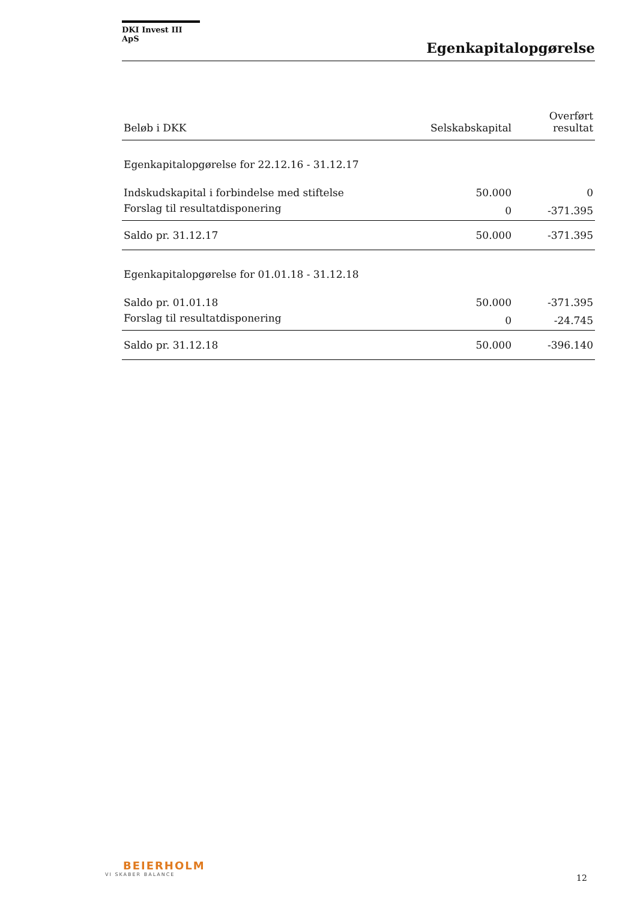DKI Invest III ApS
Egenkapitalopgørelse
| Beløb i DKK | Selskabskapital | Overført resultat |
| --- | --- | --- |
| Egenkapitalopgørelse for 22.12.16 - 31.12.17 | | |
| Indskudskapital i forbindelse med stiftelse | 50.000 | 0 |
| Forslag til resultatdisponering | 0 | -371.395 |
| Saldo pr. 31.12.17 | 50.000 | -371.395 |
| Egenkapitalopgørelse for 01.01.18 - 31.12.18 | | |
| Saldo pr. 01.01.18 | 50.000 | -371.395 |
| Forslag til resultatdisponering | 0 | -24.745 |
| Saldo pr. 31.12.18 | 50.000 | -396.140 |
BEIERHOLM
VI SKABER BALANCE
12